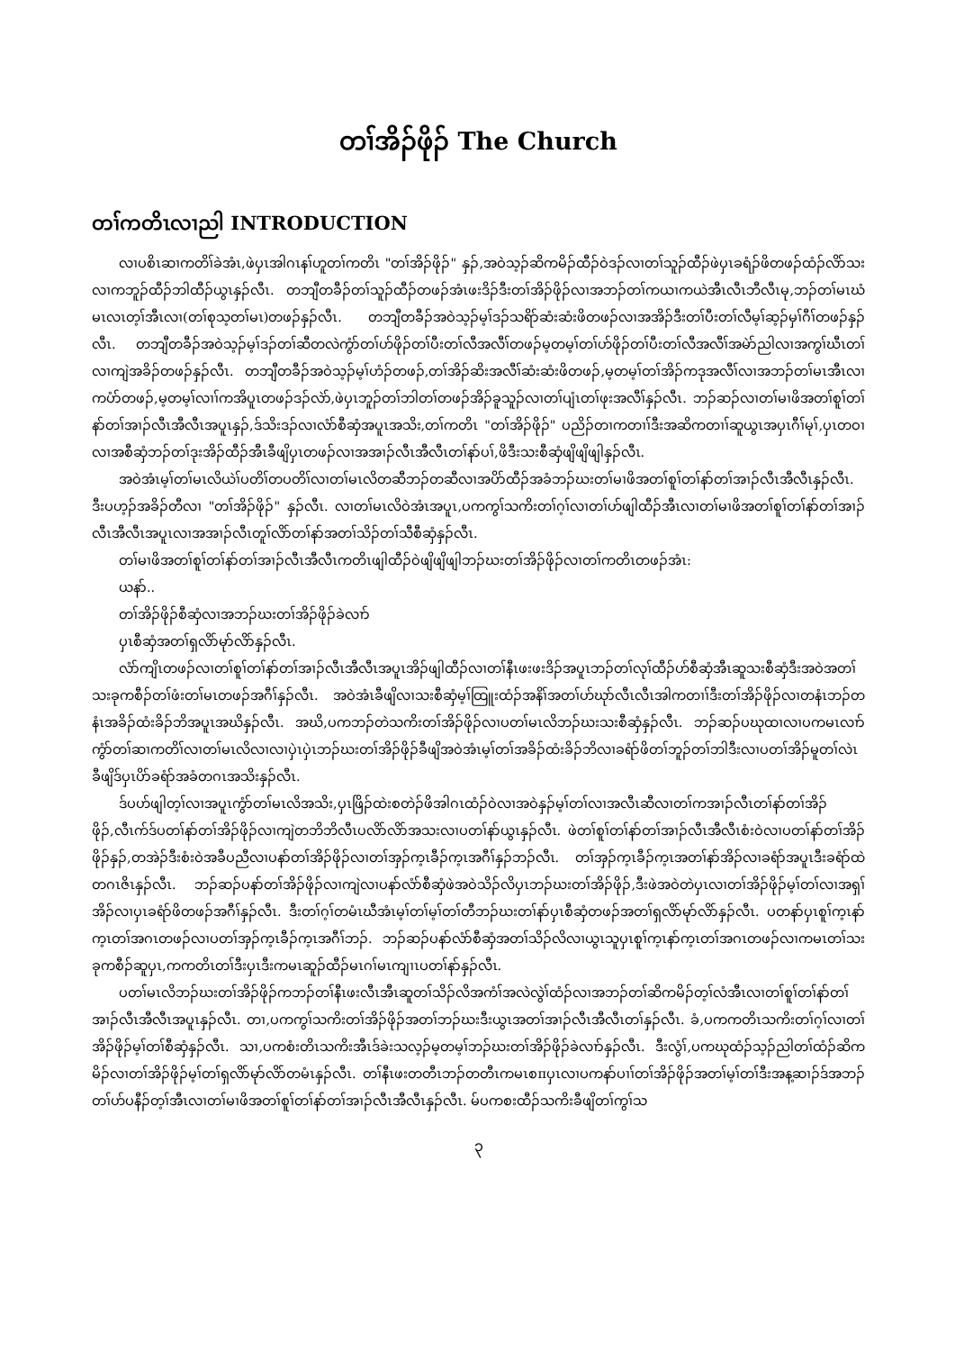တၢ်အိၣ်ဖိုၣ် The Church
တၢ်ကတိၤလၢညါ INTRODUCTION
လၢပစိၤဆၢကတိၢ်ခဲအံၤ,ဖဲပှၤအါဂၤနၢ်ဟူတၢ်ကတိၤ "တၢ်အိၣ်ဖိုၣ်" နှၣ်,အဝဲသ့ၣ်ဆိကမိၣ်ထီၣ်ဝဲဒၣ်လၢတၢ်သူၣ်ထီၣ်ဖဲပှၤခရံၣ်ဖိတဖၣ်ထံၣ်လိာ်သးလၢကဘူၣ်ထီၣ်ဘါထီၣ်ယွၤနှၣ်လီၤ. တဘျီတခီၣ်တၢ်သူၣ်ထီၣ်တဖၣ်အံၤဖးဒိၣ်ဒီးတၢ်အိၣ်ဖိုၣ်လၢအဘၣ်တၢ်ကယၢကယဲအီၤလီၤဘီလီၤမု,ဘၣ်တၢ်မၤဃံမၤလၤတ့ၢ်အီၤလၢ(တၢ်စုသ့တၢ်မၤ)တဖၣ်နှၣ်လီၤ. တဘျီတခီၣ်အဝဲသ့ၣ်မ့ၢ်ဒၣ်သရိာ်ဆံးဆံးဖိတဖၣ်လၢအအိၣ်ဒီးတၢ်ပီးတၢ်လီမ့ၢ်ဆ့ၣ်မှၢ်ဂီၢ်တဖၣ်နှၣ်လီၤ. တဘျီတခီၣ်အဝဲသ့ၣ်မ့ၢ်ဒၣ်တၢ်ဆီတလဲကွံာ်တၢ်ဟ်ဖိုၣ်တၢ်ပီးတၢ်လီအလီၢ်တဖၣ်မ့တမ့ၢ်တၢ်ဟ်ဖိုၣ်တၢ်ပီးတၢ်လီအလီၢ်အမဲာ်ညါလၢအကွၢ်ဃီၤတၢ်လၢကျဲအခိၣ်တဖၣ်နှၣ်လီၤ. တဘျီတခီၣ်အဝဲသ့ၣ်မ့ၢ်ဟံၣ်တဖၣ်,တၢ်အိၣ်ဆိးအလီၢ်ဆံးဆံးဖိတဖၣ်,မ့တမ့ၢ်တၢ်အိၣ်ကဒုအလီၢ်လၢအဘၣ်တၢ်မၤအီၤလၢကပံာ်တဖၣ်,မ့တမ့ၢ်လၢၢ်ကအိပူၤတဖၣ်ဒၣ်လဲာ်,ဖဲပှၤဘူၣ်တၢ်ဘါတၢ်တဖၣ်အိၣ်ခူသူၣ်လၢတၢ်ပျံၤတၢ်ဖုးအလီၢ်နှၣ်လီၤ. ဘၣ်ဆၣ်လၢတၢ်မၢဖိအတၢ်စူၢ်တၢ်နာ်တၢ်အၢၣ်လီၤအီလီၤအပူၤနှၣ်,ဒ်သိးဒၣ်လၢလံာ်စီဆှံအပူၤအသိး,တၢ်ကတိၤ "တၢ်အိၣ်ဖိုၣ်" ပညိၣ်တၢကတၢၢ်ဒီးအဆိကတၢၢ်ဆူယွၤအပှၤဂီၢ်မုၢ်,ပှၤတဝၢလၢအစီဆှံဘၣ်တၢ်ဒုးအိၣ်ထီၣ်အီၤခီဖျိပှၤတဖၣ်လၢအအၢၣ်လီၤအီလီၤတၢ်နာ်ပၢ်,ဖိဒီးသးစီဆှံဖျိဖျိဖျါနှၣ်လီၤ.
အဝဲအံၤမ့ၢ်တၢ်မၤလိယဲၢ်ပတိၢ်တပတိၢ်လၢတၢ်မၤလိတဆီဘၣ်တဆီလၢအပိာ်ထီၣ်အခံဘၣ်ဃးတၢ်မၢဖိအတၢ်စူၢ်တၢ်နာ်တၢ်အၢၣ်လီၤအီလီၤနှၣ်လီၤ. ဒီးပဟ့ၣ်အခိၣ်တီလၢ "တၢ်အိၣ်ဖိုၣ်" နှၣ်လီၤ. လၢတၢ်မၤလိဝဲအံၤအပူၤ,ပကကွၢ်သကိးတၢ်ဂ့ၢ်လၢတၢ်ဟ်ဖျါထီၣ်အီၤလၢတၢ်မၢဖိအတၢ်စူၢ်တၢ်နာ်တၢ်အၢၣ်လီၤအီလီၤအပူၤလၢအအၢၣ်လီၤတူၢ်လိာ်တၢ်နာ်အတၢ်သိၣ်တၢ်သီစီဆှံနှၣ်လီၤ.
တၢ်မၢဖိအတၢ်စူၢ်တၢ်နာ်တၢ်အၢၣ်လီၤအီလီၤကတိၤဖျါထီၣ်ဝဲဖျိဖျိဖျါဘၣ်ဃးတၢ်အိၣ်ဖိုၣ်လၢတၢ်ကတိၤတဖၣ်အံၤ:
ယနာ်..
တၢ်အိၣ်ဖိုၣ်စီဆှံလၢအဘၣ်ဃးတၢ်အိၣ်ဖိုၣ်ခဲလၢာ်
ပှၤစီဆှံအတၢ်ရှလိာ်မုာ်လိာ်နှၣ်လီၤ.
လံာ်ကျိၤတဖၣ်လၢတၢ်စူၢ်တၢ်နာ်တၢ်အၢၣ်လီၤအီလီၤအပူၤအိၣ်ဖျါထီၣ်လၢတၢ်နီၤဖးဖးဒိၣ်အပူၤဘၣ်တၢ်လုၢ်ထီၣ်ဟ်စီဆှံအီၤဆူသးစီဆှံဒီးအဝဲအတၢ်သးခုကစီၣ်တၢ်ဖံးတၢ်မၤတဖၣ်အဂီၢ်နှၣ်လီၤ. အဝဲအံၤခီဖျိလၢသးစီဆှံမ့ၢ်ထြူးထံၣ်အနိၢ်အတၢ်ဟ်ဃုာ်လီၤလီၤအါကတၢၢ်ဒီးတၢ်အိၣ်ဖိုၣ်လၢတနံၤဘၣ်တနံၤအခိၣ်ထံးခိၣ်ဘိအပူၤအဃိနှၣ်လီၤ. အဃိ,ပကဘၣ်တဲသကိးတၢ်အိၣ်ဖိုၣ်လၢပတၢ်မၤလိဘၣ်ဃးသးစီဆှံနှၣ်လီၤ. ဘၣ်ဆၣ်ပဃုထၢလၢပကမၤလၢာ်ကွံာ်တၢ်ဆၢကတိၢ်လၢတၢ်မၤလိလၢလၢပှဲၤပှဲၤဘၣ်ဃးတၢ်အိၣ်ဖိုၣ်ခီဖျိအဝဲအံၤမ့ၢ်တၢ်အခိၣ်ထံးခိၣ်ဘိလၢခရံာ်ဖိတၢ်ဘူၣ်တၢ်ဘါဒီးလၢပတၢ်အိၣ်မူတၢ်လဲၤခီဖျိဒ်ပှၤပိာ်ခရံာ်အခံတဂၤအသိးနှၣ်လီၤ.
ဒ်ပဟ်ဖျါတ့ၢ်လၢအပူၤကွံာ်တၢ်မၤလိအသိး,ပှၤဖြိၣ်ထဲးစတဲၣ်ဖိအါဂၤထံၣ်ဝဲလၢအဝဲနှၣ်မ့ၢ်တၢ်လၢအလီၤဆီလၢတၢ်ကအၢၣ်လီၤတၢ်နာ်တၢ်အိၣ်ဖိုၣ်,လီၤက်ဒ်ပတၢ်နာ်တၢ်အိၣ်ဖိုၣ်လၢကျဲတဘိဘိလီၤပလိာ်လိာ်အသးလၢပတၢ်နာ်ယွၤနှၣ်လီၤ. ဖဲတၢ်စူၢ်တၢ်နာ်တၢ်အၢၣ်လီၤအီလီၤစံးဝဲလၢပတၢ်နာ်တၢ်အိၣ်ဖိုၣ်နှၣ်,တအဲၣ်ဒီးစံးဝဲအခီပညီလၢပနာ်တၢ်အိၣ်ဖိုၣ်လၢတၢ်အှၣ်က့ၤခီၣ်က့ၤအဂီၢ်နှၣ်ဘၣ်လီၤ. တၢ်အှၣ်က့ၤခီၣ်က့ၤအတၢ်နာ်အိၣ်လၢခရံာ်အပူၤဒီးခရံာ်ထဲတဂၤဇိၤနှၣ်လီၤ. ဘၣ်ဆၣ်ပနာ်တၢ်အိၣ်ဖိုၣ်လၢကျဲလၢပနာ်လံာ်စီဆှံဖဲအဝဲသိၣ်လိပှၤဘၣ်ဃးတၢ်အိၣ်ဖိုၣ်,ဒီးဖဲအဝဲတဲပှၤလၢတၢ်အိၣ်ဖိုၣ်မ့ၢ်တၢ်လၢအရှၢ်အိၣ်လၢပှၤခရံာ်ဖိတဖၣ်အဂီၢ်နှၣ်လီၤ. ဒီးတၢ်ဂ့ၢ်တမံၤဃီအံၤမ့ၢ်တၢ်မ့ၢ်တၢ်တီဘၣ်ဃးတၢ်နာ်ပှၤစီဆှံတဖၣ်အတၢ်ရှလိာ်မုာ်လိာ်နှၣ်လီၤ. ပတနာ်ပှၤစူၢ်က့ၤနာ်က့ၤတၢ်အဂၤတဖၣ်လၢပတၢ်အှၣ်က့ၤခီၣ်က့ၤအဂီၢ်ဘၣ်. ဘၣ်ဆၣ်ပနာ်လံာ်စီဆှံအတၢ်သိၣ်လိလၢယွၤသူပှၤစူၢ်က့ၤနာ်က့ၤတၢ်အဂၤတဖၣ်လၢကမၤတၢ်သးခုကစီၣ်ဆူပှၤ,ကကတိၤတၢ်ဒီးပှၤဒီးကမၤဆူၣ်ထီၣ်မၤဂၢ်မၤကျၢၤပတၢ်နာ်နှၣ်လီၤ.
ပတၢ်မၤလိဘၣ်ဃးတၢ်အိၣ်ဖိုၣ်ကဘၣ်တၢ်နီၤဖးလီၤအီၤဆူတၢ်သိၣ်လိအကံၢ်အလဲလွဲၢ်ထံၣ်လၢအဘၣ်တၢ်ဆိကမိၣ်တ့ၢ်လံအီၤလၢတၢ်စူၢ်တၢ်နာ်တၢ်အၢၣ်လီၤအီလီၤအပူၤနှၣ်လီၤ. တၢ,ပကကွၢ်သကိးတၢ်အိၣ်ဖိုၣ်အတၢ်ဘၣ်ဃးဒီးယွၤအတၢ်အၢၣ်လီၤအီလီၤတၢ်နှၣ်လီၤ. ခံ,ပကကတိၤသကိးတၢ်ဂ့ၢ်လၢတၢ်အိၣ်ဖိုၣ်မ့ၢ်တၢ်စီဆှံနှၣ်လီၤ. သၢ,ပကစံးတိၤသကိးအီၤဒ်ခဲးသလ့ၣ်မ့တမ့ၢ်ဘၣ်ဃးတၢ်အိၣ်ဖိုၣ်ခဲလၢာ်နှၣ်လီၤ. ဒီးလွံၢ်,ပကဃုထံၣ်သ့ၣ်ညါတၢ်ထံၣ်ဆိကမိၣ်လၢတၢ်အိၣ်ဖိုၣ်မ့ၢ်တၢ်ရှလိာ်မုာ်လိာ်တမံၤနှၣ်လီၤ. တၢ်နီၤဖးတတီၤဘၣ်တတီၤကမၤစπပှၤလၢပကနာ်ပၢၢ်တၢ်အိၣ်ဖိုၣ်အတၢ်မ့ၢ်တၢ်ဒီးအန့ဆၢၣ်ဒ်အဘၣ်တၢ်ဟ်ပနီၣ်တ့ၢ်အီၤလၢတၢ်မၢဖိအတၢ်စူၢ်တၢ်နာ်တၢ်အၢၣ်လီၤအီလီၤနှၣ်လီၤ. မ်ပကစးထီၣ်သကိးခီဖျိတၢ်ကွၢ်သ
၃